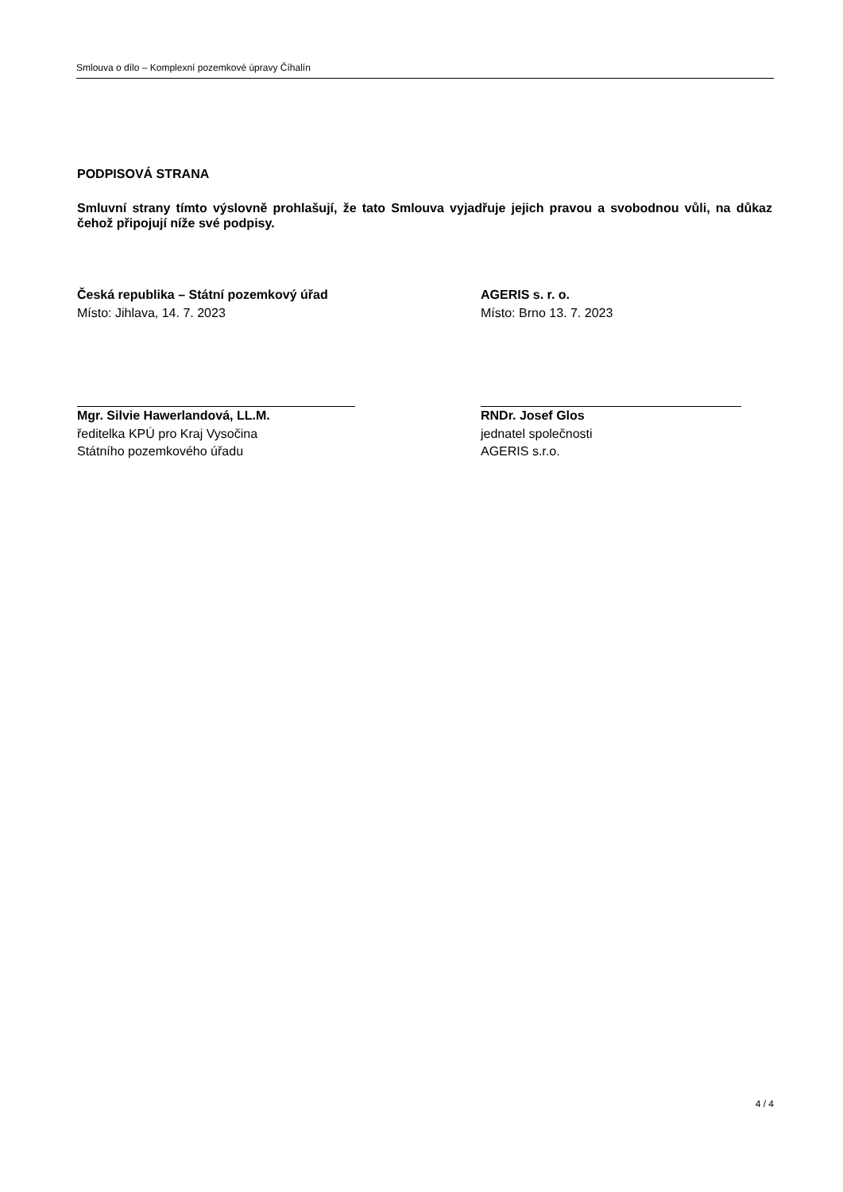Smlouva o dílo – Komplexní pozemkové úpravy Číhalín
PODPISOVÁ STRANA
Smluvní strany tímto výslovně prohlašují, že tato Smlouva vyjadřuje jejich pravou a svobodnou vůli, na důkaz čehož připojují níže své podpisy.
Česká republika – Státní pozemkový úřad
Místo: Jihlava, 14. 7. 2023
Mgr. Silvie Hawerlandová, LL.M.
ředitelka KPÚ pro Kraj Vysočina
Státního pozemkového úřadu
AGERIS s. r. o.
Místo: Brno 13. 7. 2023
RNDr. Josef Glos
jednatel společnosti
AGERIS s.r.o.
4 / 4